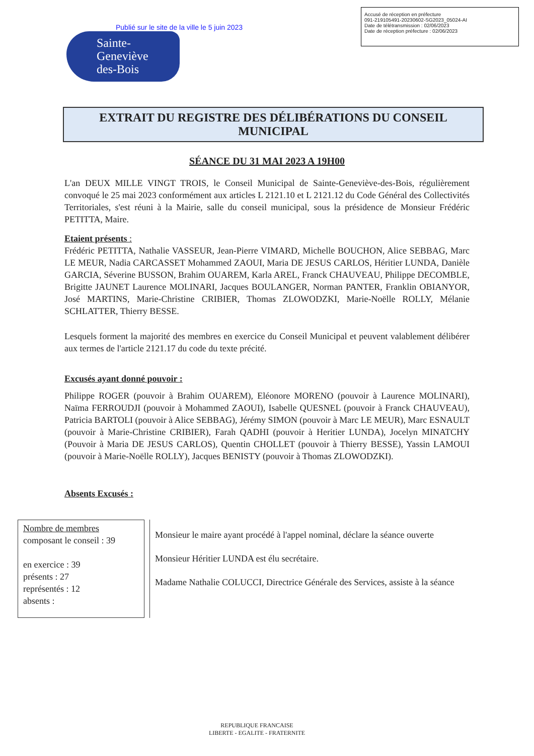Publié sur le site de la ville le 5 juin 2023
Accusé de réception en préfecture
091-219105491-20230602-SG2023_05024-AI
Date de télétransmission : 02/06/2023
Date de réception préfecture : 02/06/2023
Sainte-
Geneviève
des-Bois
EXTRAIT DU REGISTRE DES DÉLIBÉRATIONS DU CONSEIL MUNICIPAL
SÉANCE DU 31 MAI 2023 A 19H00
L'an DEUX MILLE VINGT TROIS, le Conseil Municipal de Sainte-Geneviève-des-Bois, régulièrement convoqué le 25 mai 2023 conformément aux articles L 2121.10 et L 2121.12 du Code Général des Collectivités Territoriales, s'est réuni à la Mairie, salle du conseil municipal, sous la présidence de Monsieur Frédéric PETITTA, Maire.
Etaient présents :
Frédéric PETITTA, Nathalie VASSEUR, Jean-Pierre VIMARD, Michelle BOUCHON, Alice SEBBAG, Marc LE MEUR, Nadia CARCASSET Mohammed ZAOUI, Maria DE JESUS CARLOS, Héritier LUNDA, Danièle GARCIA, Séverine BUSSON, Brahim OUAREM, Karla AREL, Franck CHAUVEAU, Philippe DECOMBLE, Brigitte JAUNET Laurence MOLINARI, Jacques BOULANGER, Norman PANTER, Franklin OBIANYOR, José MARTINS, Marie-Christine CRIBIER, Thomas ZLOWODZKI, Marie-Noëlle ROLLY, Mélanie SCHLATTER, Thierry BESSE.
Lesquels forment la majorité des membres en exercice du Conseil Municipal et peuvent valablement délibérer aux termes de l'article 2121.17 du code du texte précité.
Excusés ayant donné pouvoir :
Philippe ROGER (pouvoir à Brahim OUAREM), Eléonore MORENO (pouvoir à Laurence MOLINARI), Naïma FERROUDJI (pouvoir à Mohammed ZAOUI), Isabelle QUESNEL (pouvoir à Franck CHAUVEAU), Patricia BARTOLI (pouvoir à Alice SEBBAG), Jérémy SIMON (pouvoir à Marc LE MEUR), Marc ESNAULT (pouvoir à Marie-Christine CRIBIER), Farah QADHI (pouvoir à Heritier LUNDA), Jocelyn MINATCHY (Pouvoir à Maria DE JESUS CARLOS), Quentin CHOLLET (pouvoir à Thierry BESSE), Yassin LAMOUI (pouvoir à Marie-Noëlle ROLLY), Jacques BENISTY (pouvoir à Thomas ZLOWODZKI).
Absents Excusés :
Nombre de membres
composant le conseil : 39
en exercice : 39
présents : 27
représentés : 12
absents :
Monsieur le maire ayant procédé à l'appel nominal, déclare la séance ouverte
Monsieur Héritier LUNDA est élu secrétaire.
Madame Nathalie COLUCCI, Directrice Générale des Services, assiste à la séance
REPUBLIQUE FRANCAISE
LIBERTE - EGALITE - FRATERNITE